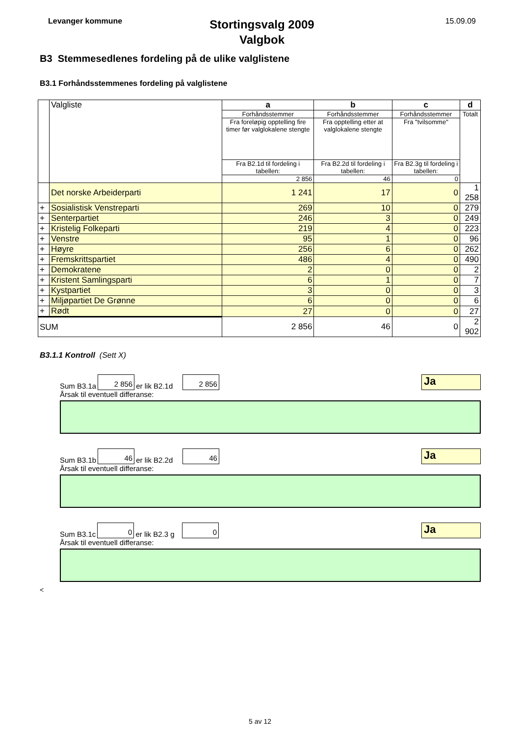Levanger kommune
Stortingsvalg 2009
Valgbok
15.09.09
B3 Stemmesedlenes fordeling på de ulike valglistene
B3.1 Forhåndsstemmenes fordeling på valglistene
| | Valgliste | a | b | c | d |
| | | Forhåndsstemmer | Forhåndsstemmer | Forhåndsstemmer | Totalt |
| | | Fra foreløpig opptelling fire timer før valglokalene stengte | Fra opptelling etter at valglokalene stengte | Fra "tvilsomme" | |
| | | Fra B2.1d til fordeling i tabellen: | Fra B2.2d til fordeling i tabellen: | Fra B2.3g til fordeling i tabellen: | |
| | | 2 856 | 46 | 0 | |
| | Det norske Arbeiderparti | 1 241 | 17 | 0 | 1 258 |
| + | Sosialistisk Venstreparti | 269 | 10 | 0 | 279 |
| + | Senterpartiet | 246 | 3 | 0 | 249 |
| + | Kristelig Folkeparti | 219 | 4 | 0 | 223 |
| + | Venstre | 95 | 1 | 0 | 96 |
| + | Høyre | 256 | 6 | 0 | 262 |
| + | Fremskrittspartiet | 486 | 4 | 0 | 490 |
| + | Demokratene | 2 | 0 | 0 | 2 |
| + | Kristent Samlingsparti | 6 | 1 | 0 | 7 |
| + | Kystpartiet | 3 | 0 | 0 | 3 |
| + | Miljøpartiet De Grønne | 6 | 0 | 0 | 6 |
| + | Rødt | 27 | 0 | 0 | 27 |
| SUM | | 2 856 | 46 | 0 | 2 902 |
B3.1.1 Kontroll (Sett X)
Sum B3.1a
2 856
er lik B2.1d
2 856
Ja
Årsak til eventuell differanse:
Sum B3.1b
46
er lik B2.2d
46
Ja
Årsak til eventuell differanse:
Sum B3.1c
0
er lik B2.3 g
0
Ja
Årsak til eventuell differanse:
<
5 av 12